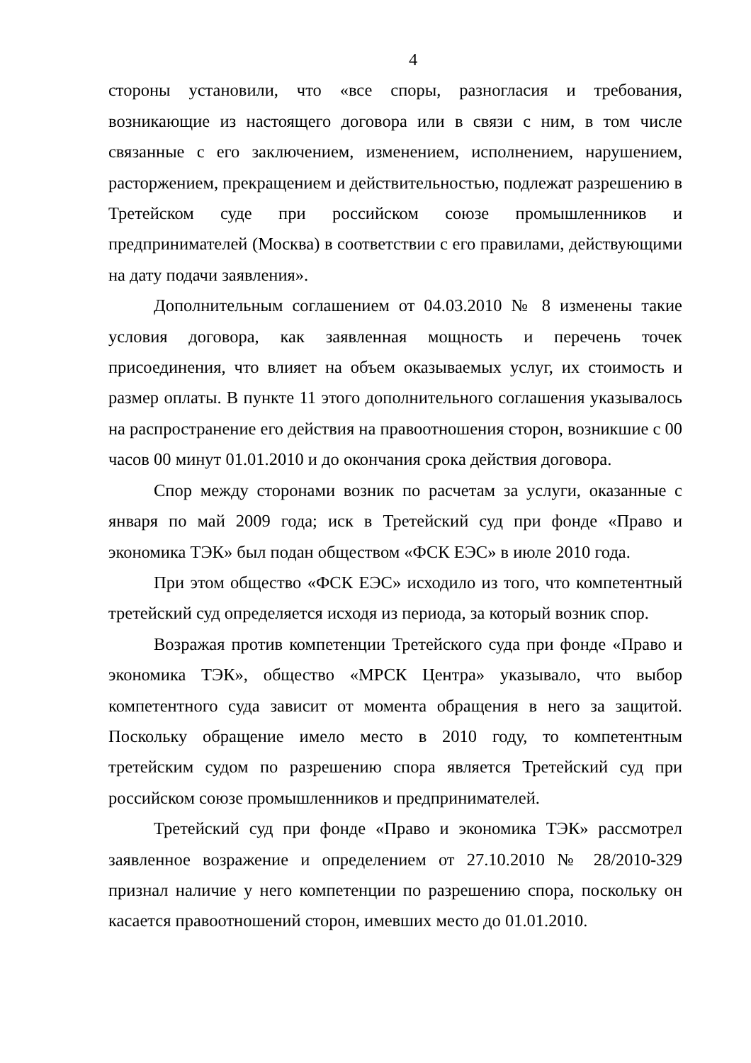4
стороны установили, что «все споры, разногласия и требования, возникающие из настоящего договора или в связи с ним, в том числе связанные с его заключением, изменением, исполнением, нарушением, расторжением, прекращением и действительностью, подлежат разрешению в Третейском суде при российском союзе промышленников и предпринимателей (Москва) в соответствии с его правилами, действующими на дату подачи заявления».
Дополнительным соглашением от 04.03.2010 № 8 изменены такие условия договора, как заявленная мощность и перечень точек присоединения, что влияет на объем оказываемых услуг, их стоимость и размер оплаты. В пункте 11 этого дополнительного соглашения указывалось на распространение его действия на правоотношения сторон, возникшие с 00 часов 00 минут 01.01.2010 и до окончания срока действия договора.
Спор между сторонами возник по расчетам за услуги, оказанные с января по май 2009 года; иск в Третейский суд при фонде «Право и экономика ТЭК» был подан обществом «ФСК ЕЭС» в июле 2010 года.
При этом общество «ФСК ЕЭС» исходило из того, что компетентный третейский суд определяется исходя из периода, за который возник спор.
Возражая против компетенции Третейского суда при фонде «Право и экономика ТЭК», общество «МРСК Центра» указывало, что выбор компетентного суда зависит от момента обращения в него за защитой. Поскольку обращение имело место в 2010 году, то компетентным третейским судом по разрешению спора является Третейский суд при российском союзе промышленников и предпринимателей.
Третейский суд при фонде «Право и экономика ТЭК» рассмотрел заявленное возражение и определением от 27.10.2010 № 28/2010-329 признал наличие у него компетенции по разрешению спора, поскольку он касается правоотношений сторон, имевших место до 01.01.2010.